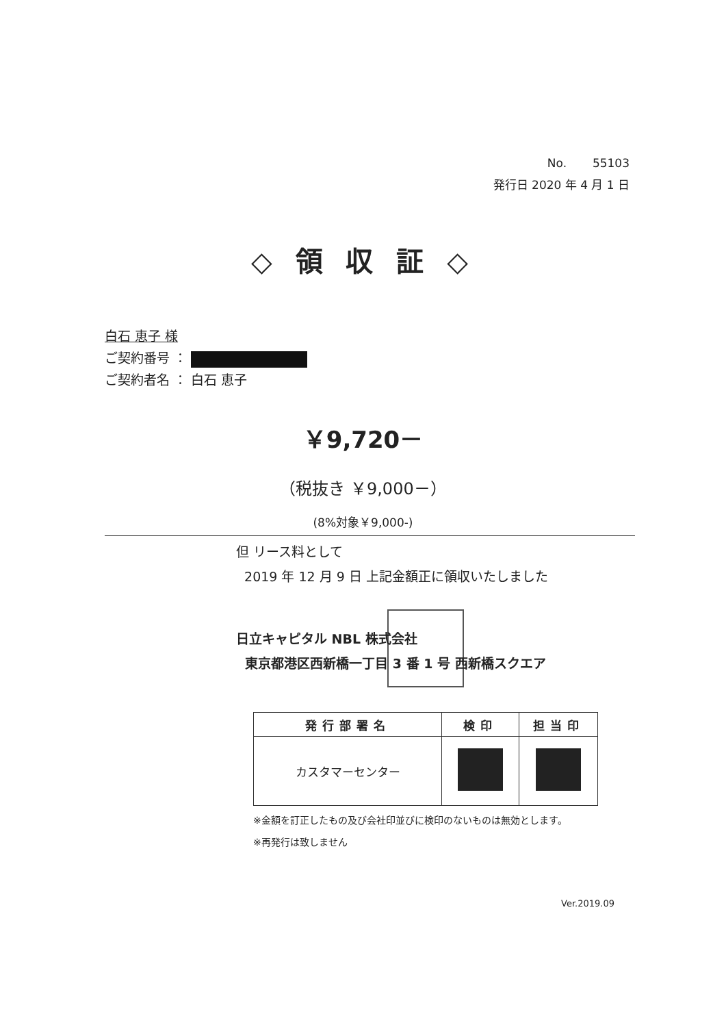No. 55103
発行日 2020 年 4 月 1 日
◇ 領 収 証 ◇
白石 恵子 様
ご契約番号 ：
ご契約者名 ： 白石 恵子
￥9,720－
（税抜き ￥9,000－）
(8%対象￥9,000-)
但 リース料として
2019 年 12 月 9 日 上記金額正に領収いたしました
日立キャピタル NBL 株式会社
東京都港区西新橋一丁目 3 番 1 号 西新橋スクエア
| 発行部署名 | 検印 | 担当印 |
| --- | --- | --- |
| カスタマーセンター | | |
※金額を訂正したもの及び会社印並びに検印のないものは無効とします。
※再発行は致しません
Ver.2019.09